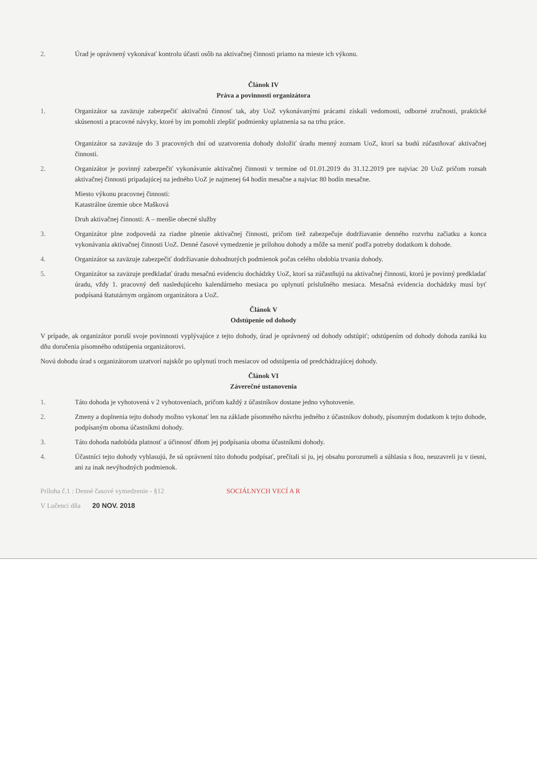2. Úrad je oprávnený vykonávať kontrolu účasti osôb na aktivačnej činnosti priamo na mieste ich výkonu.
Článok IV
Práva a povinnosti organizátora
1. Organizátor sa zaväzuje zabezpečiť aktivačnú činnosť tak, aby UoZ vykonávanými prácami získali vedomosti, odborné zručnosti, praktické skúsenosti a pracovné návyky, ktoré by im pomohli zlepšiť podmienky uplatnenia sa na trhu práce.
Organizátor sa zaväzuje do 3 pracovných dní od uzatvorenia dohody doložiť úradu menný zoznam UoZ, ktorí sa budú zúčastňovať aktivačnej činnosti.
2. Organizátor je povinný zabezpečiť vykonávanie aktivačnej činnosti v termíne od 01.01.2019 do 31.12.2019 pre najviac 20 UoZ pričom rozsah aktivačnej činnosti pripadajúcej na jedného UoZ je najmenej 64 hodín mesačne a najviac 80 hodín mesačne.
Miesto výkonu pracovnej činnosti:
Katastrálne územie obce Mašková
Druh aktivačnej činnosti: A – menšie obecné služby
3. Organizátor plne zodpovedá za riadne plnenie aktivačnej činnosti, pričom tiež zabezpečuje dodržiavanie denného rozvrhu začiatku a konca vykonávania aktivačnej činnosti UoZ. Denné časové vymedzenie je prílohou dohody a môže sa meniť podľa potreby dodatkom k dohode.
4. Organizátor sa zaväzuje zabezpečiť dodržiavanie dohodnutých podmienok počas celého obdobia trvania dohody.
5. Organizátor sa zaväzuje predkladať úradu mesačnú evidenciu dochádzky UoZ, ktorí sa zúčastňujú na aktivačnej činnosti, ktorú je povinný predkladať úradu, vždy 1. pracovný deň nasledujúceho kalendárneho mesiaca po uplynutí príslušného mesiaca. Mesačná evidencia dochádzky musí byť podpísaná štatutárnym orgánom organizátora a UoZ.
Článok V
Odstúpenie od dohody
V prípade, ak organizátor poruší svoje povinnosti vyplývajúce z tejto dohody, úrad je oprávnený od dohody odstúpiť; odstúpením od dohody dohoda zaniká ku dňu doručenia písomného odstúpenia organizátorovi.
Novú dohodu úrad s organizátorom uzatvorí najskôr po uplynutí troch mesiacov od odstúpenia od predchádzajúcej dohody.
Článok VI
Záverečné ustanovenia
1. Táto dohoda je vyhotovená v 2 vyhotoveniach, pričom každý z účastníkov dostane jedno vyhotovenie.
2. Zmeny a doplnenia tejto dohody možno vykonať len na základe písomného návrhu jedného z účastníkov dohody, písomným dodatkom k tejto dohode, podpísaným oboma účastníkmi dohody.
3. Táto dohoda nadobúda platnosť a účinnosť dňom jej podpísania oboma účastníkmi dohody.
4. Účastníci tejto dohody vyhlasujú, že sú oprávnení túto dohodu podpísať, prečítali si ju, jej obsahu porozumeli a súhlasia s ňou, neuzavreli ju v tiesni, ani za inak nevýhodných podmienok.
Príloha č.1 : Denné časové vymedzenie - §12 SOCIÁLNYCH VECÍ A R
V Lučenci dňa 20 NOV. 2018